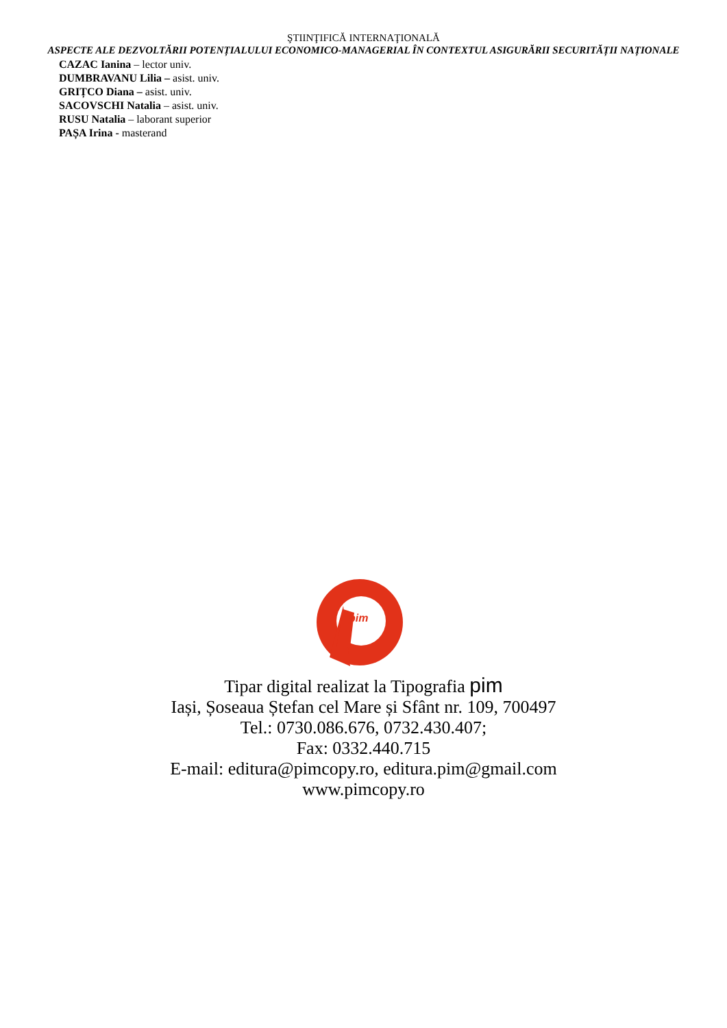ŞTIINŢIFICĂ INTERNAŢIONALĂ
ASPECTE ALE DEZVOLTĂRII POTENȚIALULUI ECONOMICO-MANAGERIAL ÎN CONTEXTUL ASIGURĂRII SECURITĂȚII NAȚIONALE
CAZAC Ianina – lector univ.
DUMBRAVANU Lilia – asist. univ.
GRIȚCO Diana – asist. univ.
SACOVSCHI Natalia – asist. univ.
RUSU Natalia – laborant superior
PAȘA Irina - masterand
pim
Tipar digital realizat la Tipografia pim
Iași, Șoseaua Ștefan cel Mare și Sfânt nr. 109, 700497
Tel.: 0730.086.676, 0732.430.407;
Fax: 0332.440.715
E-mail: editura@pimcopy.ro, editura.pim@gmail.com
www.pimcopy.ro